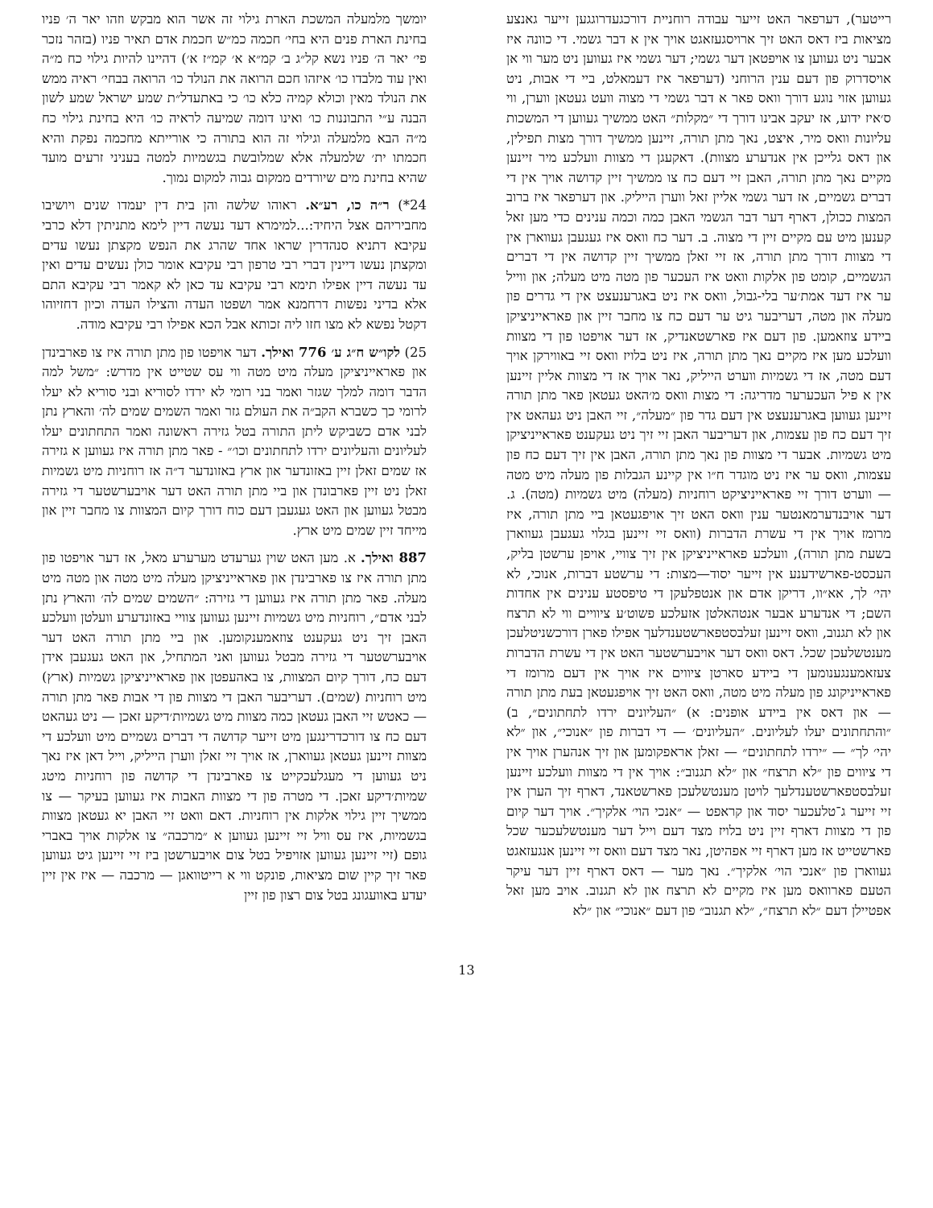יומשך מלמעלה המשכת הארת גילוי זה אשר הוא מבקש וזהו יאר ה׳ פניו בחינת הארת פנים היא בחי׳ חכמה כמ״ש חכמת אדם תאיר פניו (בזהר נזכר פי׳ יאר ה׳ פניו נשא קל״ג ב׳ קמ״א א׳ קמ״ז א׳) דהיינו להיות גילוי כח מ״ה ואין עוד מלבדו כו׳ איזהו חכם הרואה את הנולד כו׳ הרואה בבחי׳ ראיה ממש את הנולד מאין וכולא קמיה כלא כו׳ כי באתעדל״ת שמע ישראל שמע לשון הבנה ע״י התבוננות כו׳ ואינו דומה שמיעה לראיה כו׳ היא בחינת גילוי כח מ״ה הבא מלמעלה וגילוי זה הוא בתורה כי אורייתא מחכמה נפקת והיא חכמתו ית׳ שלמעלה אלא שמלובשת בגשמיות למטה בעניני זרעים מועד שהיא בחינת מים שיורדים ממקום גבוה למקום נמוך.
24*) ר״ה כו, רע״א. ראוהו שלשה והן בית דין יעמדו שנים ויושיבו מחביריהם אצל היחיד:...למימרא דעד נעשה דיין לימא מתניתין דלא כרבי עקיבא דתניא סנהדרין שראו אחד שהרג את הנפש מקצתן נעשו עדים ומקצתן נעשו דיינין דברי רבי טרפון רבי עקיבא אומר כולן נעשים עדים ואין עד נעשה דיין אפילו תימא רבי עקיבא עד כאן לא קאמר רבי עקיבא התם אלא בדיני נפשות דרחמנא אמר ושפטו העדה והצילו העדה וכיון דחזיוהו דקטל נפשא לא מצו חזו ליה זכותא אבל הכא אפילו רבי עקיבא מודה.
25) לקו״ש ח״ג ע׳ 776 ואילך. דער אויפטו פון מתן תורה איז צו פארבינדן און פאראייניציקן מעלה מיט מטה ווי עס שטייט אין מדרש: ״משל למה הדבר דומה למלך שגזר ואמר בני רומי לא ירדו לסוריא ובני סוריא לא יעלו לרומי כך כשברא הקב״ה את העולם גזר ואמר השמים שמים לה׳ והארץ נתן לבני אדם כשביקש ליתן התורה בטל גזירה ראשונה ואמר התחתונים יעלו לעליונים והעליונים ירדו לתחתונים וכו׳״ - פאר מתן תורה איז געווען א גזירה אז שמים זאלן זיין באזונדער און ארץ באזונדער ד״ה אז רוחניות מיט גשמיות זאלן ניט זיין פארבונדן און ביי מתן תורה האט דער אויבערשטער די גזירה מבטל געווען און האט געגעבן דעם כוח דורך קיום המצוות צו מחבר זיין און מייחד זיין שמים מיט ארץ.
887 ואילך. א. מען האט שוין גערעדט מערערע מאל, אז דער אויפטו פון מתן תורה איז צו פארבינדן און פאראייניציקן מעלה מיט מטה און מטה מיט מעלה. פאר מתן תורה איז געווען די גזירה: ״השמים שמים לה׳ והארץ נתן לבני אדם״, רוחניות מיט גשמיות זיינען געווען צוויי באזונדערע וועלטן וועלכע האבן זיך ניט געקענט צוזאמענקומען. און ביי מתן תורה האט דער אויבערשטער די גזירה מבטל געווען ואני המתחיל, און האט געגעבן אידן דעם כח, דורך קיום המצוות, צו באהעפטן און פאראייניציקן גשמיות (ארץ) מיט רוחניות (שמים). דעריבער האבן די מצוות פון די אבות פאר מתן תורה — כאטש זיי האבן געטאן כמה מצוות מיט גשמיות׳דיקע זאכן — ניט געהאט דעם כח צו דורכדרינגען מיט זייער קדושה די דברים גשמיים מיט וועלכע די מצוות זיינען געטאן געווארן, אז אויך זיי זאלן ווערן הייליק, וייל דאן איז נאך ניט געווען די מעגלעכקייט צו פארבינדן די קדושה פון רוחניות מיטג שמיות׳דיקע זאכן. די מטרה פון די מצוות האבות איז געווען בעיקר — צו ממשיך זיין גילוי אלקות אין רוחניות. דאם וואט זיי האבן יא געטאן מצוות בגשמיות, איז עס וויל זיי זיינען געווען א ״מרכבה״ צו אלקות אויך באברי גופם (זיי זיינען געווען אזויפיל בטל צום אויבערשטן ביז זיי זיינען גיט געווען פאר זיך קיין שום מציאות, פונקט ווי א רייטוואגן — מרכבה — איז אין זיין יעדע באוועגונג בטל צום רצון פון זיין
רייטער), דערפאר האט זייער עבודה רוחניית דורכגעדרוגגען זייער גאנצע מציאות ביז דאס האט זיך ארויסגעזאגט אויך אין א דבר גשמי. די כוונה איז אבער ניט געווען צו אויפטאן דער גשמי; דער גשמי איז געווען ניט מער ווי אן אויסדרוק פון דעם ענין הרוחני (דערפאר איז דעמאלט, ביי די אבות, ניט געווען אזוי נוגע דורך וואס פאר א דבר גשמי די מצוה וועט געטאן ווערן, ווי ס׳איז ידוע, אז יעקב אבינו דורך די ״מקלות״ האט ממשיך געווען די המשכות עליונות וואס מיר, איצט, נאך מתן תורה, זיינען ממשיך דורך מצות תפילין, און דאס גלייכן אין אנדערע מצוות). דאקעגן די מצוות וועלכע מיר זיינען מקיים נאך מתן תורה, האבן זיי דעם כח צו ממשיך זיין קדושה אויך אין די דברים גשמיים, אז דער גשמי אליין זאל ווערן הייליק. און דערפאר איז ברוב המצות ככולן, דארף דער דבר הגשמי האבן כמה וכמה ענינים כדי מען זאל קענען מיט עם מקיים זיין די מצוה. ב. דער כח וואס איז געגעבן געווארן אין די מצוות דורך מתן תורה, אז זיי זאלן ממשיך זיין קדושה אין די דברים הגשמיים, קומט פון אלקות וואט איז העכער פון מטה מיט מעלה; און ווייל ער איז דעד אמת׳ער בלי-גבול, וואס איז ניט באגרענעצט אין די גדרים פון מעלה און מטה, דעריבער גיט ער דעם כח צו מחבר זיין און פאראייניציקן ביידע צוזאמען. פון דעם איז פארשטאנדיק, אז דער אויפטו פון די מצוות וועלכע מען איז מקיים נאך מתן תורה, איז ניט בלויז וואס זיי באווירקן אויך דעם מטה, אז די גשמיות ווערט הייליק, נאר אויך אז די מצוות אליין זיינען אין א פיל העכערער מדריגה: די מצות וואס מ׳האט געטאן פאר מתן תורה זיינען געווען באגרענעצט אין דעם גדר פון ״מעלה״, זיי האבן ניט געהאט אין זיך דעם כח פון עצמות, און דעריבער האבן זיי זיך ניט געקענט פאראייניציקן מיט גשמיות. אבער די מצוות פון נאך מתן תורה, האבן אין זיך דעם כח פון עצמות, וואס ער איז ניט מוגדר ח״ו אין קיינע הגבלות פון מעלה מיט מטה — ווערט דורך זיי פאראייניציקט רוחניות (מעלה) מיט גשמיות (מטה). ג. דער אויבנדערמאנטער ענין וואס האט זיך אויפגעטאן ביי מתן תורה, איז מרומז אויך אין די עשרת הדברות (וואס זיי זיינען בגלוי געגעבן געווארן בשעת מתן תורה), וועלכע פאראייניציקן אין זיך צוויי, אויפן ערשטן בליק, העכסט-פארשידענע אין זייער יסוד—מצות: די ערשטע דברות, אנוכי, לא יהי׳ לך, אא״וו, דריקן אדם און אנטפלעקן די טיפסטע ענינים אין אחדות השם; די אנדערע אבער אנטהאלטן אזעלכע פשוט׳ע ציוויים ווי לא תרצח און לא תגנוב, וואס זיינען זעלבסטפארשטענדלעך אפילו פארן דורכשניטלעכן מענטשלעכן שכל. דאס וואס דער אויבערשטער האט אין די עשרת הדברות צעזאמענגענומען די ביידע סארטן ציווים איז אויך אין דעם מרומז די פאראייניקונג פון מעלה מיט מטה, וואס האט זיך אויפגעטאן בעת מתן תורה — און דאס אין ביידע אופנים: א) ״העליונים ירדו לתחתונים״, ב) ״והתחתונים יעלו לעליונים. ״העליונים׳ — די דברות פון ״אנוכי״, און ״לא יהי׳ לך״ — ״ירדו לתחתונים״ — זאלן אראפקומען און זיך אנהערן אויך אין די ציווים פון ״לא תרצח״ און ״לא תגנוב״: אויך אין די מצוות וועלכע זיינען זעלבסטפארשטענדלעך לויטן מענטשלעכן פארשטאנד, דארף זיך הערן אין זיי זייער ג־טלעכער יסוד און קראפט — ״אנכי הוי׳ אלקיך״. אויך דער קיום פון די מצוות דארף זיין ניט בלויז מצד דעם וייל דער מענטשלעכער שכל פארשטייט אז מען דארף זיי אפהיטן, נאר מצד דעם וואס זיי זיינען אנגעזאגט געווארן פון ״אנכי הוי׳ אלקיך״. נאך מער — דאס דארף זיין דער עיקר הטעם פארוואס מען איז מקיים לא תרצח און לא תגנוב. אויב מען זאל אפטיילן דעם ״לא תרצח״, ״לא תגנוב״ פון דעם ״אנוכי״ און ״לא
13